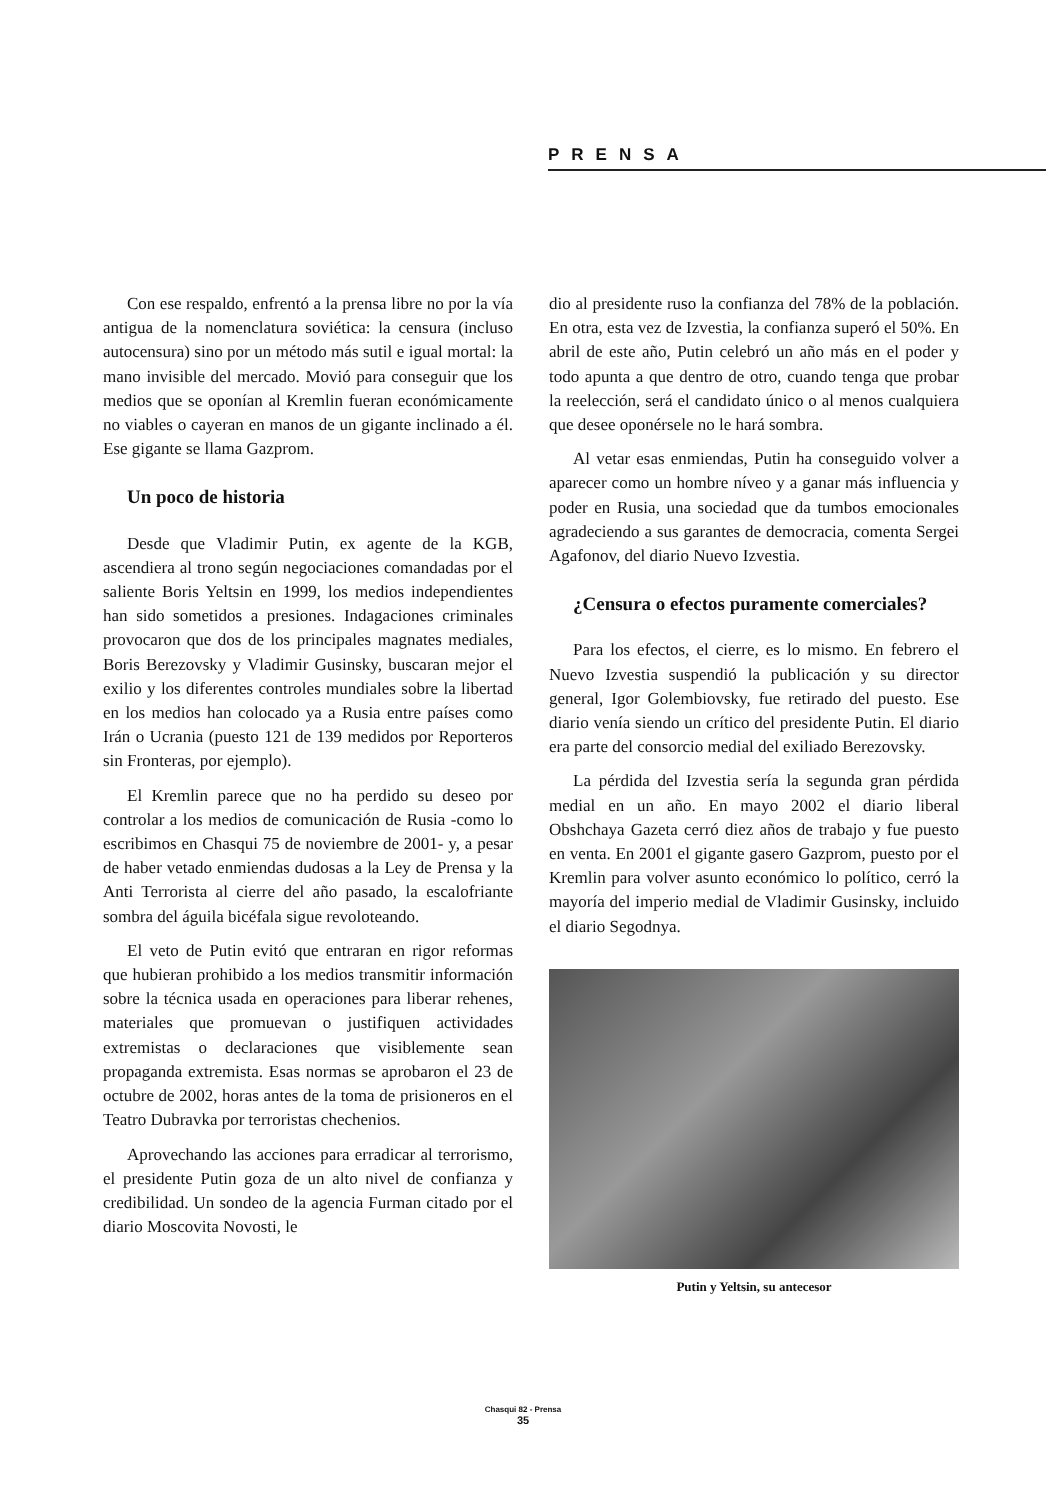PRENSA
Con ese respaldo, enfrentó a la prensa libre no por la vía antigua de la nomenclatura soviética: la censura (incluso autocensura) sino por un método más sutil e igual mortal: la mano invisible del mercado. Movió para conseguir que los medios que se oponían al Kremlin fueran económicamente no viables o cayeran en manos de un gigante inclinado a él. Ese gigante se llama Gazprom.
Un poco de historia
Desde que Vladimir Putin, ex agente de la KGB, ascendiera al trono según negociaciones comandadas por el saliente Boris Yeltsin en 1999, los medios independientes han sido sometidos a presiones. Indagaciones criminales provocaron que dos de los principales magnates mediales, Boris Berezovsky y Vladimir Gusinsky, buscaran mejor el exilio y los diferentes controles mundiales sobre la libertad en los medios han colocado ya a Rusia entre países como Irán o Ucrania (puesto 121 de 139 medidos por Reporteros sin Fronteras, por ejemplo).
El Kremlin parece que no ha perdido su deseo por controlar a los medios de comunicación de Rusia -como lo escribimos en Chasqui 75 de noviembre de 2001- y, a pesar de haber vetado enmiendas dudosas a la Ley de Prensa y la Anti Terrorista al cierre del año pasado, la escalofriante sombra del águila bicéfala sigue revoloteando.
El veto de Putin evitó que entraran en rigor reformas que hubieran prohibido a los medios transmitir información sobre la técnica usada en operaciones para liberar rehenes, materiales que promuevan o justifiquen actividades extremistas o declaraciones que visiblemente sean propaganda extremista. Esas normas se aprobaron el 23 de octubre de 2002, horas antes de la toma de prisioneros en el Teatro Dubravka por terroristas chechenios.
Aprovechando las acciones para erradicar al terrorismo, el presidente Putin goza de un alto nivel de confianza y credibilidad. Un sondeo de la agencia Furman citado por el diario Moscovita Novosti, le
dio al presidente ruso la confianza del 78% de la población. En otra, esta vez de Izvestia, la confianza superó el 50%. En abril de este año, Putin celebró un año más en el poder y todo apunta a que dentro de otro, cuando tenga que probar la reelección, será el candidato único o al menos cualquiera que desee oponérsele no le hará sombra.
Al vetar esas enmiendas, Putin ha conseguido volver a aparecer como un hombre níveo y a ganar más influencia y poder en Rusia, una sociedad que da tumbos emocionales agradeciendo a sus garantes de democracia, comenta Sergei Agafonov, del diario Nuevo Izvestia.
¿Censura o efectos puramente comerciales?
Para los efectos, el cierre, es lo mismo. En febrero el Nuevo Izvestia suspendió la publicación y su director general, Igor Golembiovsky, fue retirado del puesto. Ese diario venía siendo un crítico del presidente Putin. El diario era parte del consorcio medial del exiliado Berezovsky.
La pérdida del Izvestia sería la segunda gran pérdida medial en un año. En mayo 2002 el diario liberal Obshchaya Gazeta cerró diez años de trabajo y fue puesto en venta. En 2001 el gigante gasero Gazprom, puesto por el Kremlin para volver asunto económico lo político, cerró la mayoría del imperio medial de Vladimir Gusinsky, incluido el diario Segodnya.
Putin y Yeltsin, su antecesor
Chasqui 82 - Prensa
35